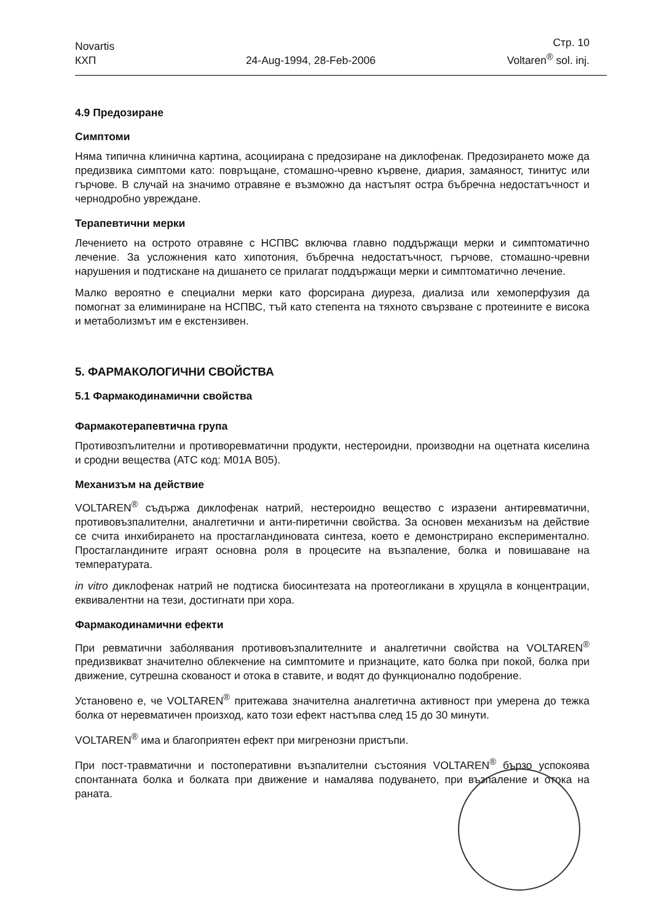Novartis
КХП
24-Aug-1994, 28-Feb-2006
Стр. 10
Voltaren<sup>®</sup> sol. inj.
4.9 Предозиране
Симптоми
Няма типична клинична картина, асоциирана с предозиране на диклофенак. Предозирането може да предизвика симптоми като: повръщане, стомашно-чревно кървене, диария, замаяност, тинитус или гърчове. В случай на значимо отравяне е възможно да настъпят остра бъбречна недостатъчност и чернодробно увреждане.
Терапевтични мерки
Лечението на острото отравяне с НСПВС включва главно поддържащи мерки и симптоматично лечение. За усложнения като хипотония, бъбречна недостатъчност, гърчове, стомашно-чревни нарушения и подтискане на дишането се прилагат поддържащи мерки и симптоматично лечение.
Малко вероятно е специални мерки като форсирана диуреза, диализа или хемоперфузия да помогнат за елиминиране на НСПВС, тъй като степента на тяхното свързване с протеините е висока и метаболизмът им е екстензивен.
5. ФАРМАКОЛОГИЧНИ СВОЙСТВА
5.1 Фармакодинамични свойства
Фармакотерапевтична група
Противозпълителни и противоревматични продукти, нестероидни, производни на оцетната киселина и сродни вещества (АТС код: М01А В05).
Механизъм на действие
VOLTAREN<sup>®</sup> съдържа диклофенак натрий, нестероидно вещество с изразени антиревматични, противовъзпалителни, аналгетични и анти-пиретични свойства. За основен механизъм на действие се счита инхибирането на простагландиновата синтеза, което е демонстрирано експериментално. Простагландините играят основна роля в процесите на възпаление, болка и повишаване на температурата.
in vitro диклофенак натрий не подтиска биосинтезата на протеогликани в хрущяла в концентрации, еквивалентни на тези, достигнати при хора.
Фармакодинамични ефекти
При ревматични заболявания противовъзпалителните и аналгетични свойства на VOLTAREN<sup>®</sup> предизвикват значително облекчение на симптомите и признаците, като болка при покой, болка при движение, сутрешна скованост и отока в ставите, и водят до функционално подобрение.
Установено е, че VOLTAREN<sup>®</sup> притежава значителна аналгетична активност при умерена до тежка болка от неревматичен произход, като този ефект настъпва след 15 до 30 минути.
VOLTAREN<sup>®</sup> има и благоприятен ефект при мигренозни пристъпи.
При пост-травматични и постоперативни възпалителни състояния VOLTAREN<sup>®</sup> бързо успокоява спонтанната болка и болката при движение и намалява подуването, при възпаление и отока на раната.